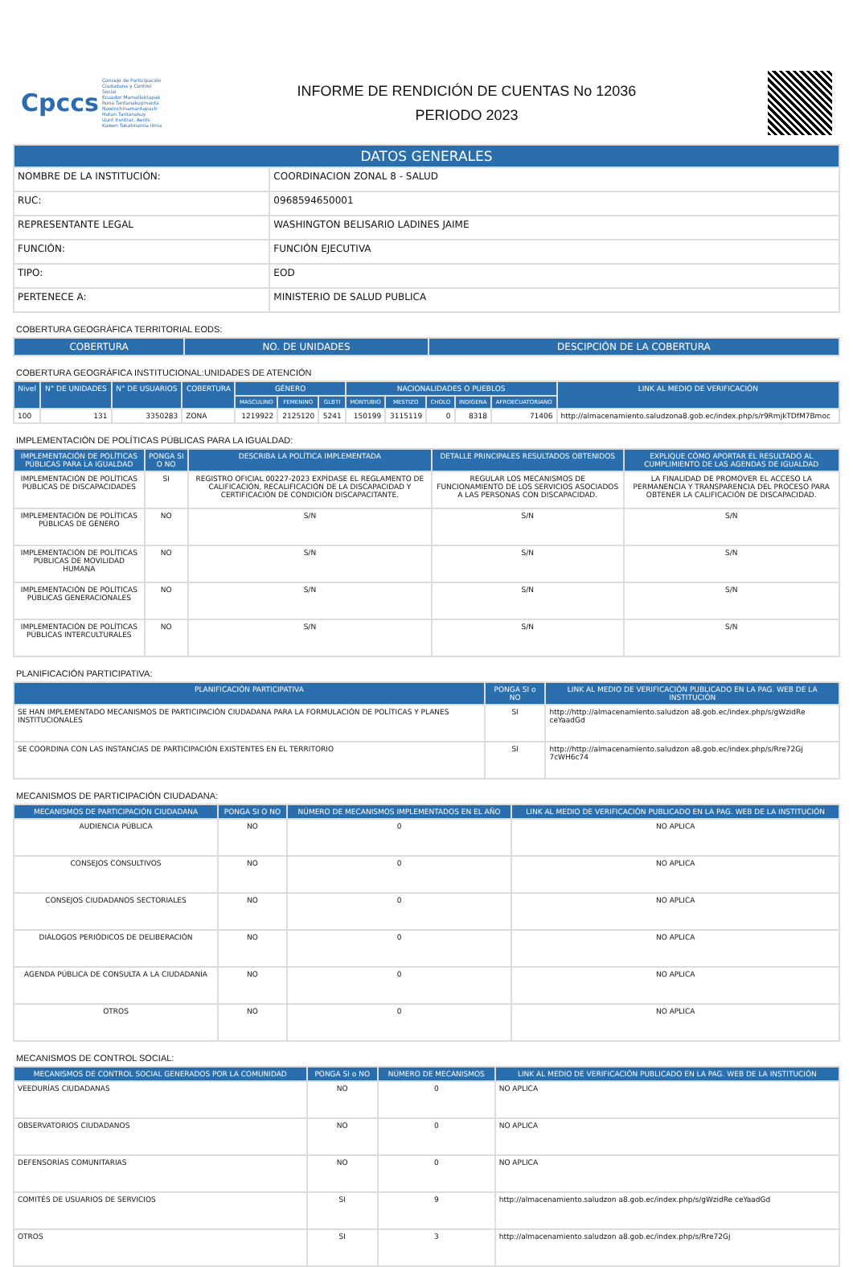Cpccs
Consejo de Participación Ciudadana y Control Social
Ecuador Mamallaktapak Runa Tantanakuymanta Nawinchinamantapash Hatun Tantanakuy
Uunt Iruntrar, Aents Kawen Takatmainia iimia
INFORME DE RENDICIÓN DE CUENTAS No 12036
PERIODO 2023
| DATOS GENERALES | |
| --- | --- |
| NOMBRE DE LA INSTITUCIÓN: | COORDINACION ZONAL 8 - SALUD |
| RUC: | 0968594650001 |
| REPRESENTANTE LEGAL | WASHINGTON BELISARIO LADINES JAIME |
| FUNCIÓN: | FUNCIÓN EJECUTIVA |
| TIPO: | EOD |
| PERTENECE A: | MINISTERIO DE SALUD PUBLICA |
COBERTURA GEOGRÁFICA TERRITORIAL EODS:
| COBERTURA | NO. DE UNIDADES | DESCIPCIÓN DE LA COBERTURA |
| --- | --- | --- |
COBERTURA GEOGRÁFICA INSTITUCIONAL:UNIDADES DE ATENCIÓN
| Nivel | N° DE UNIDADES | N° DE USUARIOS | COBERTURA | GÉNERO | | | NACIONALIDADES O PUEBLOS | | | | | LINK AL MEDIO DE VERIFICACIÓN |
| --- | --- | --- | --- | --- | --- | --- | --- | --- | --- | --- | --- | --- |
| | | | | MASCULINO | FEMENINO | GLBTI | MONTUBIO | MESTIZO | CHOLO | INDIGENA | AFROECUATORIANO | |
| 100 | 131 | 3350283 | ZONA | 1219922 | 2125120 | 5241 | 150199 | 3115119 | 0 | 8318 | 71406 | http://almacenamiento.saludzona8.gob.ec/index.php/s/r9RmjkTDfM7Bmoc |
IMPLEMENTACIÓN DE POLÍTICAS PÚBLICAS PARA LA IGUALDAD:
| IMPLEMENTACIÓN DE POLÍTICAS PÚBLICAS PARA LA IGUALDAD | PONGA SI O NO | DESCRIBA LA POLÍTICA IMPLEMENTADA | DETALLE PRINCIPALES RESULTADOS OBTENIDOS | EXPLIQUE CÓMO APORTAR EL RESULTADO AL CUMPLIMIENTO DE LAS AGENDAS DE IGUALDAD |
| --- | --- | --- | --- | --- |
| IMPLEMENTACIÓN DE POLÍTICAS PÚBLICAS DE DISCAPACIDADES | SI | REGISTRO OFICIAL 00227-2023 EXPÍDASE EL REGLAMENTO DE CALIFICACIÓN, RECALIFICACIÓN DE LA DISCAPACIDAD Y CERTIFICACIÓN DE CONDICIÓN DISCAPACITANTE. | REGULAR LOS MECANISMOS DE FUNCIONAMIENTO DE LOS SERVICIOS ASOCIADOS A LAS PERSONAS CON DISCAPACIDAD. | LA FINALIDAD DE PROMOVER EL ACCESO LA PERMANENCIA Y TRANSPARENCIA DEL PROCESO PARA OBTENER LA CALIFICACIÓN DE DISCAPACIDAD. |
| IMPLEMENTACIÓN DE POLÍTICAS PÚBLICAS DE GÉNERO | NO | S/N | S/N | S/N |
| IMPLEMENTACIÓN DE POLÍTICAS PÚBLICAS DE MOVILIDAD HUMANA | NO | S/N | S/N | S/N |
| IMPLEMENTACIÓN DE POLÍTICAS PÚBLICAS GENERACIONALES | NO | S/N | S/N | S/N |
| IMPLEMENTACIÓN DE POLÍTICAS PÚBLICAS INTERCULTURALES | NO | S/N | S/N | S/N |
PLANIFICACIÓN PARTICIPATIVA:
| PLANIFICACIÓN PARTICIPATIVA | PONGA SI o NO | LINK AL MEDIO DE VERIFICACIÓN PUBLICADO EN LA PAG. WEB DE LA INSTITUCIÓN |
| --- | --- | --- |
| SE HAN IMPLEMENTADO MECANISMOS DE PARTICIPACIÓN CIUDADANA PARA LA FORMULACIÓN DE POLÍTICAS Y PLANES INSTITUCIONALES | SI | http://http://almacenamiento.saludzon a8.gob.ec/index.php/s/gWzidRe ceYaadGd |
| SE COORDINA CON LAS INSTANCIAS DE PARTICIPACIÓN EXISTENTES EN EL TERRITORIO | SI | http://http://almacenamiento.saludzon a8.gob.ec/index.php/s/Rre72Gj 7cWH6c74 |
MECANISMOS DE PARTICIPACIÓN CIUDADANA:
| MECANISMOS DE PARTICIPACIÓN CIUDADANA | PONGA SI O NO | NÚMERO DE MECANISMOS IMPLEMENTADOS EN EL AÑO | LINK AL MEDIO DE VERIFICACIÓN PUBLICADO EN LA PAG. WEB DE LA INSTITUCIÓN |
| --- | --- | --- | --- |
| AUDIENCIA PÚBLICA | NO | 0 | NO APLICA |
| CONSEJOS CONSULTIVOS | NO | 0 | NO APLICA |
| CONSEJOS CIUDADANOS SECTORIALES | NO | 0 | NO APLICA |
| DIÁLOGOS PERIÓDICOS DE DELIBERACIÓN | NO | 0 | NO APLICA |
| AGENDA PÚBLICA DE CONSULTA A LA CIUDADANÍA | NO | 0 | NO APLICA |
| OTROS | NO | 0 | NO APLICA |
MECANISMOS DE CONTROL SOCIAL:
| MECANISMOS DE CONTROL SOCIAL GENERADOS POR LA COMUNIDAD | PONGA SI o NO | NÚMERO DE MECANISMOS | LINK AL MEDIO DE VERIFICACIÓN PUBLICADO EN LA PAG. WEB DE LA INSTITUCIÓN |
| --- | --- | --- | --- |
| VEEDURÍAS CIUDADANAS | NO | 0 | NO APLICA |
| OBSERVATORIOS CIUDADANOS | NO | 0 | NO APLICA |
| DEFENSORÍAS COMUNITARIAS | NO | 0 | NO APLICA |
| COMITÉS DE USUARIOS DE SERVICIOS | SI | 9 | http://almacenamiento.saludzon a8.gob.ec/index.php/s/gWzidRe ceYaadGd |
| OTROS | SI | 3 | http://almacenamiento.saludzon a8.gob.ec/index.php/s/Rre72Gj |